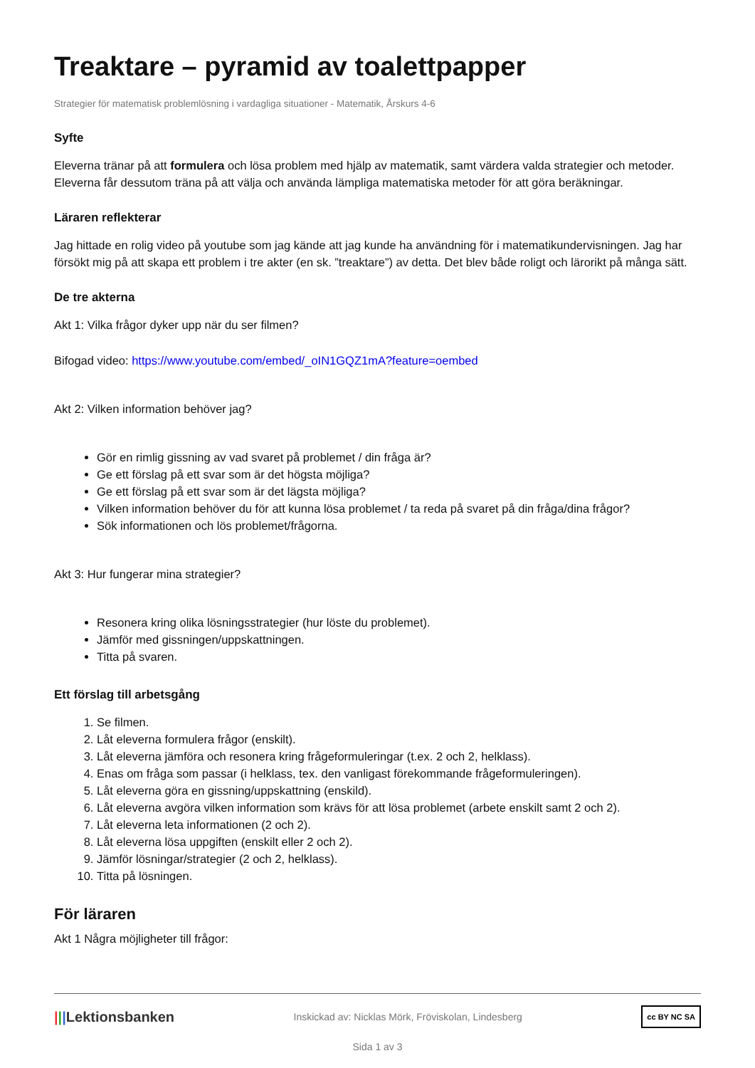Treaktare – pyramid av toalettpapper
Strategier för matematisk problemlösning i vardagliga situationer - Matematik, Årskurs 4-6
Syfte
Eleverna tränar på att formulera och lösa problem med hjälp av matematik, samt värdera valda strategier och metoder. Eleverna får dessutom träna på att välja och använda lämpliga matematiska metoder för att göra beräkningar.
Läraren reflekterar
Jag hittade en rolig video på youtube som jag kände att jag kunde ha användning för i matematikundervisningen. Jag har försökt mig på att skapa ett problem i tre akter (en sk. ”treaktare”) av detta. Det blev både roligt och lärorikt på många sätt.
De tre akterna
Akt 1: Vilka frågor dyker upp när du ser filmen?
Bifogad video: https://www.youtube.com/embed/_oIN1GQZ1mA?feature=oembed
Akt 2: Vilken information behöver jag?
Gör en rimlig gissning av vad svaret på problemet / din fråga är?
Ge ett förslag på ett svar som är det högsta möjliga?
Ge ett förslag på ett svar som är det lägsta möjliga?
Vilken information behöver du för att kunna lösa problemet / ta reda på svaret på din fråga/dina frågor?
Sök informationen och lös problemet/frågorna.
Akt 3: Hur fungerar mina strategier?
Resonera kring olika lösningsstrategier (hur löste du problemet).
Jämför med gissningen/uppskattningen.
Titta på svaren.
Ett förslag till arbetsgång
1. Se filmen.
2. Låt eleverna formulera frågor (enskilt).
3. Låt eleverna jämföra och resonera kring frågeformuleringar (t.ex. 2 och 2, helklass).
4. Enas om fråga som passar (i helklass, tex. den vanligast förekommande frågeformuleringen).
5. Låt eleverna göra en gissning/uppskattning (enskild).
6. Låt eleverna avgöra vilken information som krävs för att lösa problemet (arbete enskilt samt 2 och 2).
7. Låt eleverna leta informationen (2 och 2).
8. Låt eleverna lösa uppgiften (enskilt eller 2 och 2).
9. Jämför lösningar/strategier (2 och 2, helklass).
10. Titta på lösningen.
För läraren
Akt 1 Några möjligheter till frågor:
|||Lektionsbanken Inskickad av: Nicklas Mörk, Fröviskolan, Lindesberg cc BY NC SA
Sida 1 av 3